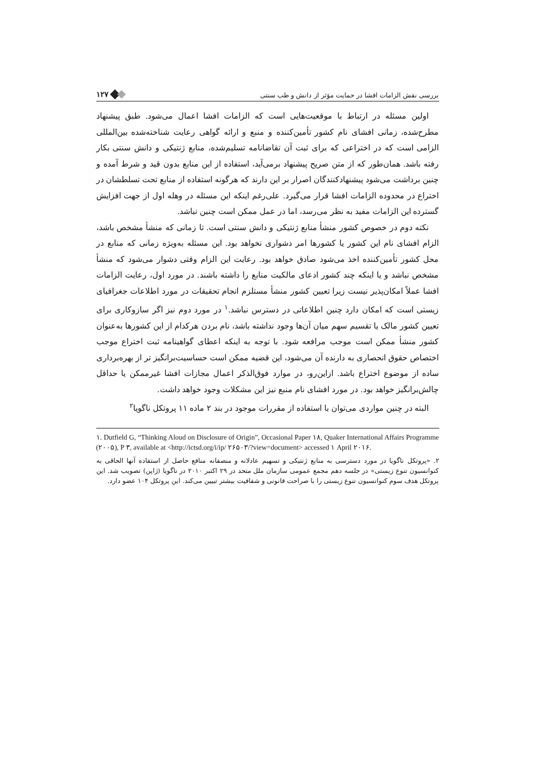۱۲۷ بررسی نقش الزامات افشا در حمایت مؤثر از دانش و طب سنتی
اولین مسئله در ارتباط با موقعیت‌هایی است که الزامات افشا اعمال می‌شود. طبق پیشنهاد مطرح‌شده، زمانی افشای نام کشور تأمین‌کننده و منبع و ارائه گواهی رعایت شناخته‌شده بین‌المللی الزامی است که در اختراعی که برای ثبت آن تقاضانامه تسلیم‌شده، منابع ژنتیکی و دانش سنتی بکار رفته باشد. همان‌طور که از متن صریح پیشنهاد برمی‌آید، استفاده از این منابع بدون قید و شرط آمده و چنین برداشت می‌شود پیشنهادکنندگان اصرار بر این دارند که هرگونه استفاده از منابع تحت تسلطشان در اختراع در محدوده الزامات افشا قرار می‌گیرد. علی‌رغم اینکه این مسئله در وهله اول از جهت افزایش گسترده این الزامات مفید به نظر می‌رسد، اما در عمل ممکن است چنین نباشد.
نکته دوم در خصوص کشور منشأ منابع ژنتیکی و دانش سنتی است. تا زمانی که منشأ مشخص باشد، الزام افشای نام این کشور یا کشورها امر دشواری نخواهد بود. این مسئله به‌ویژه زمانی که منابع در محل کشور تأمین‌کننده اخذ می‌شود صادق خواهد بود. رعایت این الزام وقتی دشوار می‌شود که منشأ مشخص نباشد و یا اینکه چند کشور ادعای مالکیت منابع را داشته باشند. در مورد اول، رعایت الزامات افشا عملاً امکان‌پذیر نیست زیرا تعیین کشور منشأ مستلزم انجام تحقیقات در مورد اطلاعات جغرافیای زیستی است که امکان دارد چنین اطلاعاتی در دسترس نباشد.<sup>۱</sup> در مورد دوم نیز اگر سازوکاری برای تعیین کشور مالک یا تقسیم سهم میان آن‌ها وجود نداشته باشد، نام بردن هرکدام از این کشورها به‌عنوان کشور منشأ ممکن است موجب مرافعه شود. با توجه به اینکه اعطای گواهینامه ثبت اختراع موجب اختصاص حقوق انحصاری به دارنده آن می‌شود، این قضیه ممکن است حساسیت‌برانگیز تر از بهره‌برداری ساده از موضوع اختراع باشد. ازاین‌رو، در موارد فوق‌الذکر اعمال مجازات افشا غیرممکن یا حداقل چالش‌برانگیز خواهد بود. در مورد افشای نام منبع نیز این مشکلات وجود خواهد داشت.
البته در چنین مواردی می‌توان با استفاده از مقررات موجود در بند ۲ ماده ۱۱ پروتکل ناگویا<sup>۲</sup>
۱. Dutfield G, “Thinking Aloud on Disclosure of Origin”, Occasional Paper ۱۸, Quaker International Affairs Programme (۲۰۰۵), P ۳, available at <http://ictsd.org/i/ip/ ۲۶۵۰۳/?view=document> accessed ۱ April ۲۰۱۶.
۲. «پروتکل ناگویا در مورد دسترسی به منابع ژنتیکی و تسهیم عادلانه و منصفانه منافع حاصل از استفاده آنها الحاقی به کنوانسیون تنوع زیستی» در جلسه دهم مجمع عمومی سازمان ملل متحد در ۲۹ اکتبر ۲۰۱۰ در ناگویا (ژاپن) تصویب شد. این پروتکل هدف سوم کنوانسیون تنوع زیستی را با صراحت قانونی و شفافیت بیشتر تبیین می‌کند. این پروتکل ۱۰۴ عضو دارد.